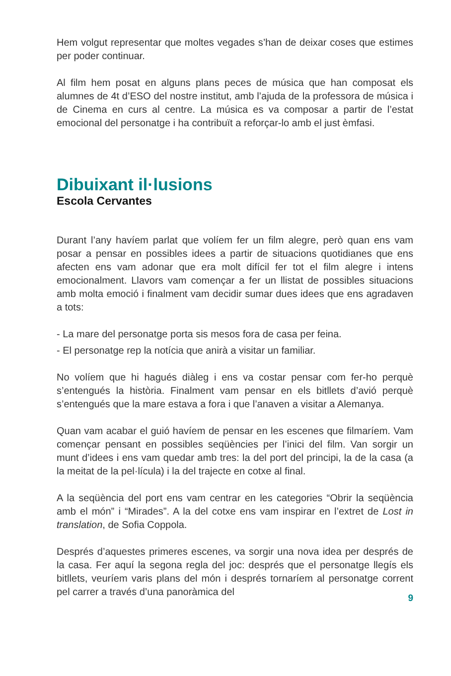Hem volgut representar que moltes vegades s’han de deixar coses que estimes per poder continuar.
Al film hem posat en alguns plans peces de música que han composat els alumnes de 4t d’ESO del nostre institut, amb l’ajuda de la professora de música i de Cinema en curs al centre. La música es va composar a partir de l’estat emocional del personatge i ha contribuït a reforçar-lo amb el just èmfasi.
Dibuixant il·lusions
Escola Cervantes
Durant l’any havíem parlat que volíem fer un film alegre, però quan ens vam posar a pensar en possibles idees a partir de situacions quotidianes que ens afecten ens vam adonar que era molt difícil fer tot el film alegre i intens emocionalment. Llavors vam començar a fer un llistat de possibles situacions amb molta emoció i finalment vam decidir sumar dues idees que ens agradaven a tots:
- La mare del personatge porta sis mesos fora de casa per feina.
- El personatge rep la notícia que anirà a visitar un familiar.
No volíem que hi hagués diàleg i ens va costar pensar com fer-ho perquè s’entengués la història. Finalment vam pensar en els bitllets d’avió perquè s’entengués que la mare estava a fora i que l’anaven a visitar a Alemanya.
Quan vam acabar el guió havíem de pensar en les escenes que filmaríem. Vam començar pensant en possibles seqüències per l’inici del film. Van sorgir un munt d’idees i ens vam quedar amb tres: la del port del principi, la de la casa (a la meitat de la pel·lícula) i la del trajecte en cotxe al final.
A la seqüència del port ens vam centrar en les categories “Obrir la seqüència amb el món” i “Mirades”. A la del cotxe ens vam inspirar en l’extret de Lost in translation, de Sofia Coppola.
Després d’aquestes primeres escenes, va sorgir una nova idea per després de la casa. Fer aquí la segona regla del joc: després que el personatge llegís els bitllets, veuríem varis plans del món i després tornaríem al personatge corrent pel carrer a través d’una panoràmica del
9